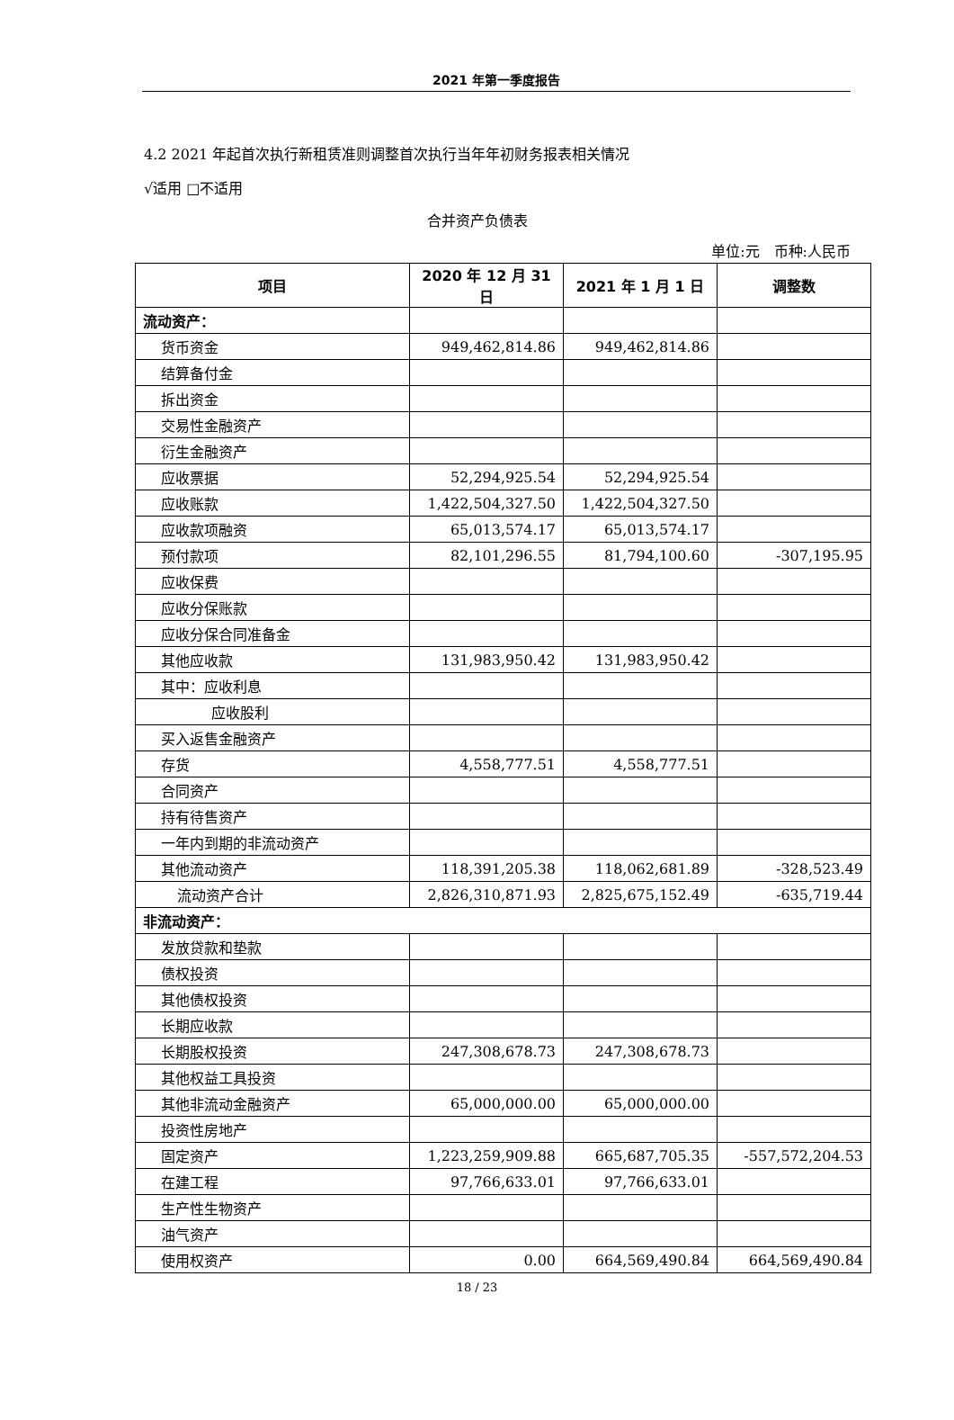2021 年第一季度报告
4.2 2021 年起首次执行新租赁准则调整首次执行当年年初财务报表相关情况
√适用 □不适用
合并资产负债表
单位:元　币种:人民币
| 项目 | 2020 年 12 月 31 日 | 2021 年 1 月 1 日 | 调整数 |
| --- | --- | --- | --- |
| 流动资产： | | | |
| 货币资金 | 949,462,814.86 | 949,462,814.86 | |
| 结算备付金 | | | |
| 拆出资金 | | | |
| 交易性金融资产 | | | |
| 衍生金融资产 | | | |
| 应收票据 | 52,294,925.54 | 52,294,925.54 | |
| 应收账款 | 1,422,504,327.50 | 1,422,504,327.50 | |
| 应收款项融资 | 65,013,574.17 | 65,013,574.17 | |
| 预付款项 | 82,101,296.55 | 81,794,100.60 | -307,195.95 |
| 应收保费 | | | |
| 应收分保账款 | | | |
| 应收分保合同准备金 | | | |
| 其他应收款 | 131,983,950.42 | 131,983,950.42 | |
| 其中：应收利息 | | | |
| 应收股利 | | | |
| 买入返售金融资产 | | | |
| 存货 | 4,558,777.51 | 4,558,777.51 | |
| 合同资产 | | | |
| 持有待售资产 | | | |
| 一年内到期的非流动资产 | | | |
| 其他流动资产 | 118,391,205.38 | 118,062,681.89 | -328,523.49 |
| 流动资产合计 | 2,826,310,871.93 | 2,825,675,152.49 | -635,719.44 |
| 非流动资产： | | | |
| 发放贷款和垫款 | | | |
| 债权投资 | | | |
| 其他债权投资 | | | |
| 长期应收款 | | | |
| 长期股权投资 | 247,308,678.73 | 247,308,678.73 | |
| 其他权益工具投资 | | | |
| 其他非流动金融资产 | 65,000,000.00 | 65,000,000.00 | |
| 投资性房地产 | | | |
| 固定资产 | 1,223,259,909.88 | 665,687,705.35 | -557,572,204.53 |
| 在建工程 | 97,766,633.01 | 97,766,633.01 | |
| 生产性生物资产 | | | |
| 油气资产 | | | |
| 使用权资产 | 0.00 | 664,569,490.84 | 664,569,490.84 |
18 / 23